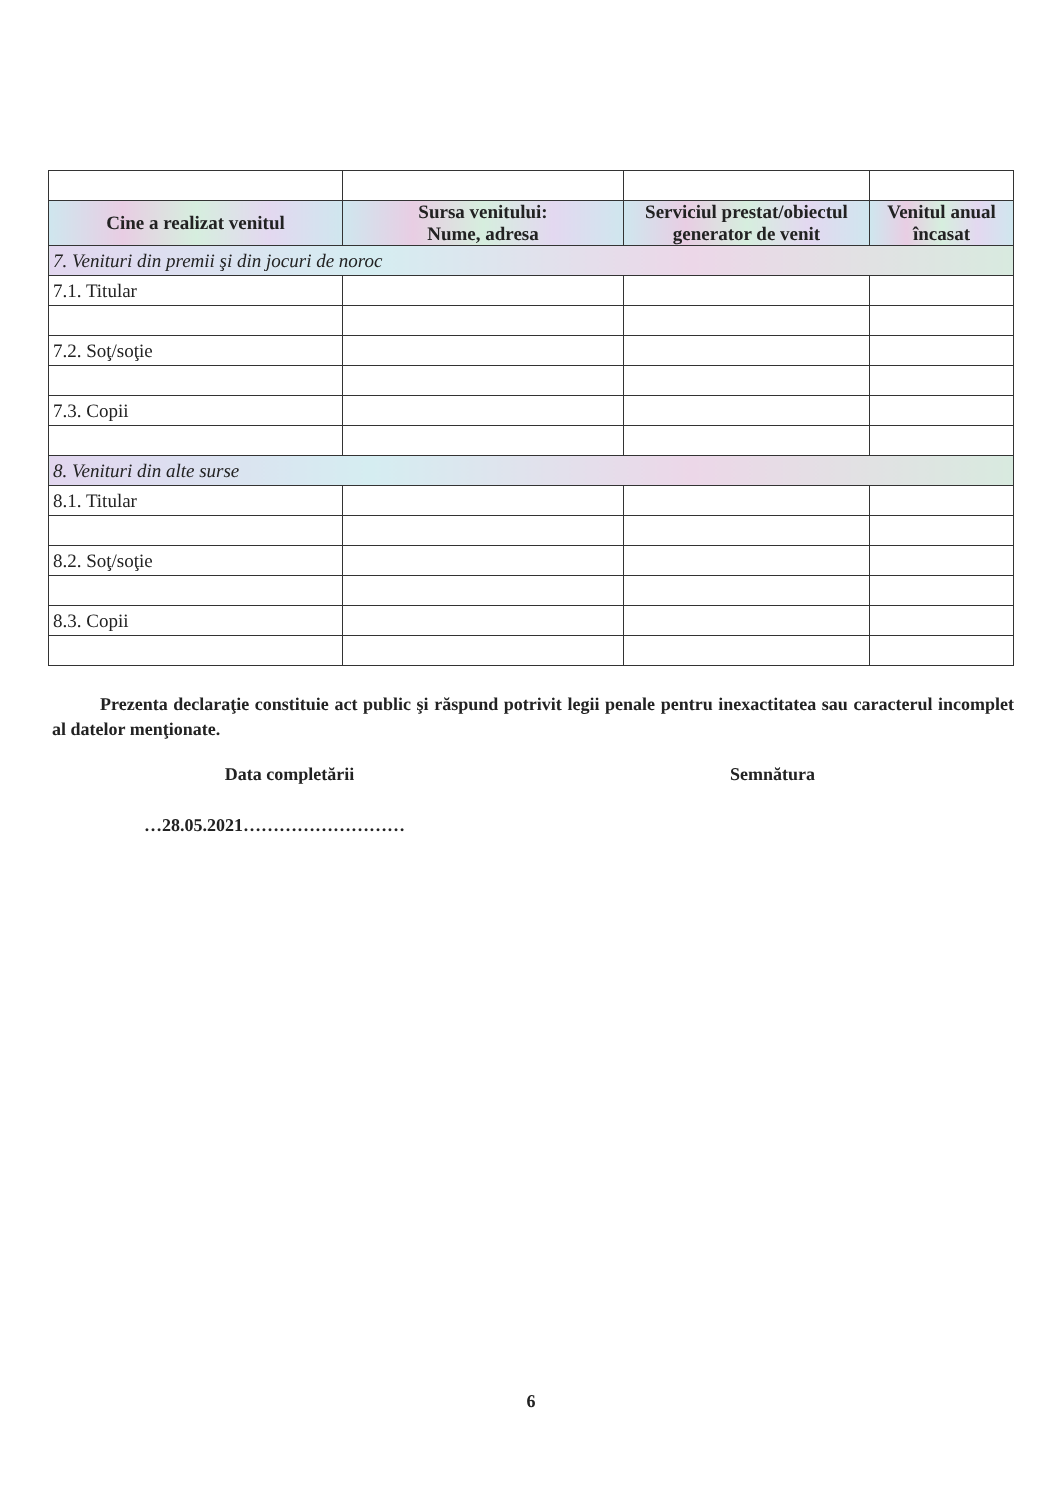| Cine a realizat venitul | Sursa venitului: Nume, adresa | Serviciul prestat/obiectul generator de venit | Venitul anual încasat |
| --- | --- | --- | --- |
| 7. Venituri din premii şi din jocuri de noroc | | | |
| 7.1. Titular | | | |
| 7.2. Soţ/soţie | | | |
| 7.3. Copii | | | |
| 8. Venituri din alte surse | | | |
| 8.1. Titular | | | |
| 8.2. Soţ/soţie | | | |
| 8.3. Copii | | | |
Prezenta declaraţie constituie act public şi răspund potrivit legii penale pentru inexactitatea sau caracterul incomplet al datelor menţionate.
Data completării Semnătura
…28.05.2021………………………
6